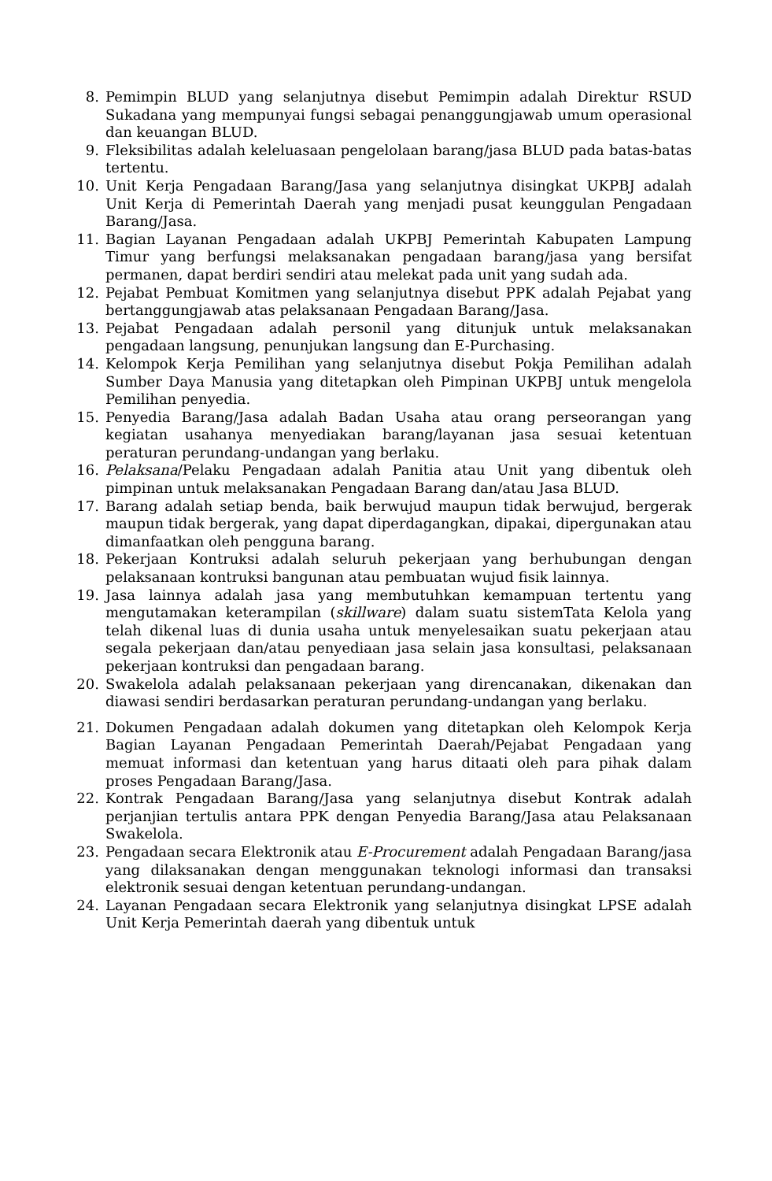8. Pemimpin BLUD yang selanjutnya disebut Pemimpin adalah Direktur RSUD Sukadana yang mempunyai fungsi sebagai penanggungjawab umum operasional dan keuangan BLUD.
9. Fleksibilitas adalah keleluasaan pengelolaan barang/jasa BLUD pada batas-batas tertentu.
10. Unit Kerja Pengadaan Barang/Jasa yang selanjutnya disingkat UKPBJ adalah Unit Kerja di Pemerintah Daerah yang menjadi pusat keunggulan Pengadaan Barang/Jasa.
11. Bagian Layanan Pengadaan adalah UKPBJ Pemerintah Kabupaten Lampung Timur yang berfungsi melaksanakan pengadaan barang/jasa yang bersifat permanen, dapat berdiri sendiri atau melekat pada unit yang sudah ada.
12. Pejabat Pembuat Komitmen yang selanjutnya disebut PPK adalah Pejabat yang bertanggungjawab atas pelaksanaan Pengadaan Barang/Jasa.
13. Pejabat Pengadaan adalah personil yang ditunjuk untuk melaksanakan pengadaan langsung, penunjukan langsung dan E-Purchasing.
14. Kelompok Kerja Pemilihan yang selanjutnya disebut Pokja Pemilihan adalah Sumber Daya Manusia yang ditetapkan oleh Pimpinan UKPBJ untuk mengelola Pemilihan penyedia.
15. Penyedia Barang/Jasa adalah Badan Usaha atau orang perseorangan yang kegiatan usahanya menyediakan barang/layanan jasa sesuai ketentuan peraturan perundang-undangan yang berlaku.
16. Pelaksana/Pelaku Pengadaan adalah Panitia atau Unit yang dibentuk oleh pimpinan untuk melaksanakan Pengadaan Barang dan/atau Jasa BLUD.
17. Barang adalah setiap benda, baik berwujud maupun tidak berwujud, bergerak maupun tidak bergerak, yang dapat diperdagangkan, dipakai, dipergunakan atau dimanfaatkan oleh pengguna barang.
18. Pekerjaan Kontruksi adalah seluruh pekerjaan yang berhubungan dengan pelaksanaan kontruksi bangunan atau pembuatan wujud fisik lainnya.
19. Jasa lainnya adalah jasa yang membutuhkan kemampuan tertentu yang mengutamakan keterampilan (skillware) dalam suatu sistemTata Kelola yang telah dikenal luas di dunia usaha untuk menyelesaikan suatu pekerjaan atau segala pekerjaan dan/atau penyediaan jasa selain jasa konsultasi, pelaksanaan pekerjaan kontruksi dan pengadaan barang.
20. Swakelola adalah pelaksanaan pekerjaan yang direncanakan, dikenakan dan diawasi sendiri berdasarkan peraturan perundang-undangan yang berlaku.
21. Dokumen Pengadaan adalah dokumen yang ditetapkan oleh Kelompok Kerja Bagian Layanan Pengadaan Pemerintah Daerah/Pejabat Pengadaan yang memuat informasi dan ketentuan yang harus ditaati oleh para pihak dalam proses Pengadaan Barang/Jasa.
22. Kontrak Pengadaan Barang/Jasa yang selanjutnya disebut Kontrak adalah perjanjian tertulis antara PPK dengan Penyedia Barang/Jasa atau Pelaksanaan Swakelola.
23. Pengadaan secara Elektronik atau E-Procurement adalah Pengadaan Barang/jasa yang dilaksanakan dengan menggunakan teknologi informasi dan transaksi elektronik sesuai dengan ketentuan perundang-undangan.
24. Layanan Pengadaan secara Elektronik yang selanjutnya disingkat LPSE adalah Unit Kerja Pemerintah daerah yang dibentuk untuk